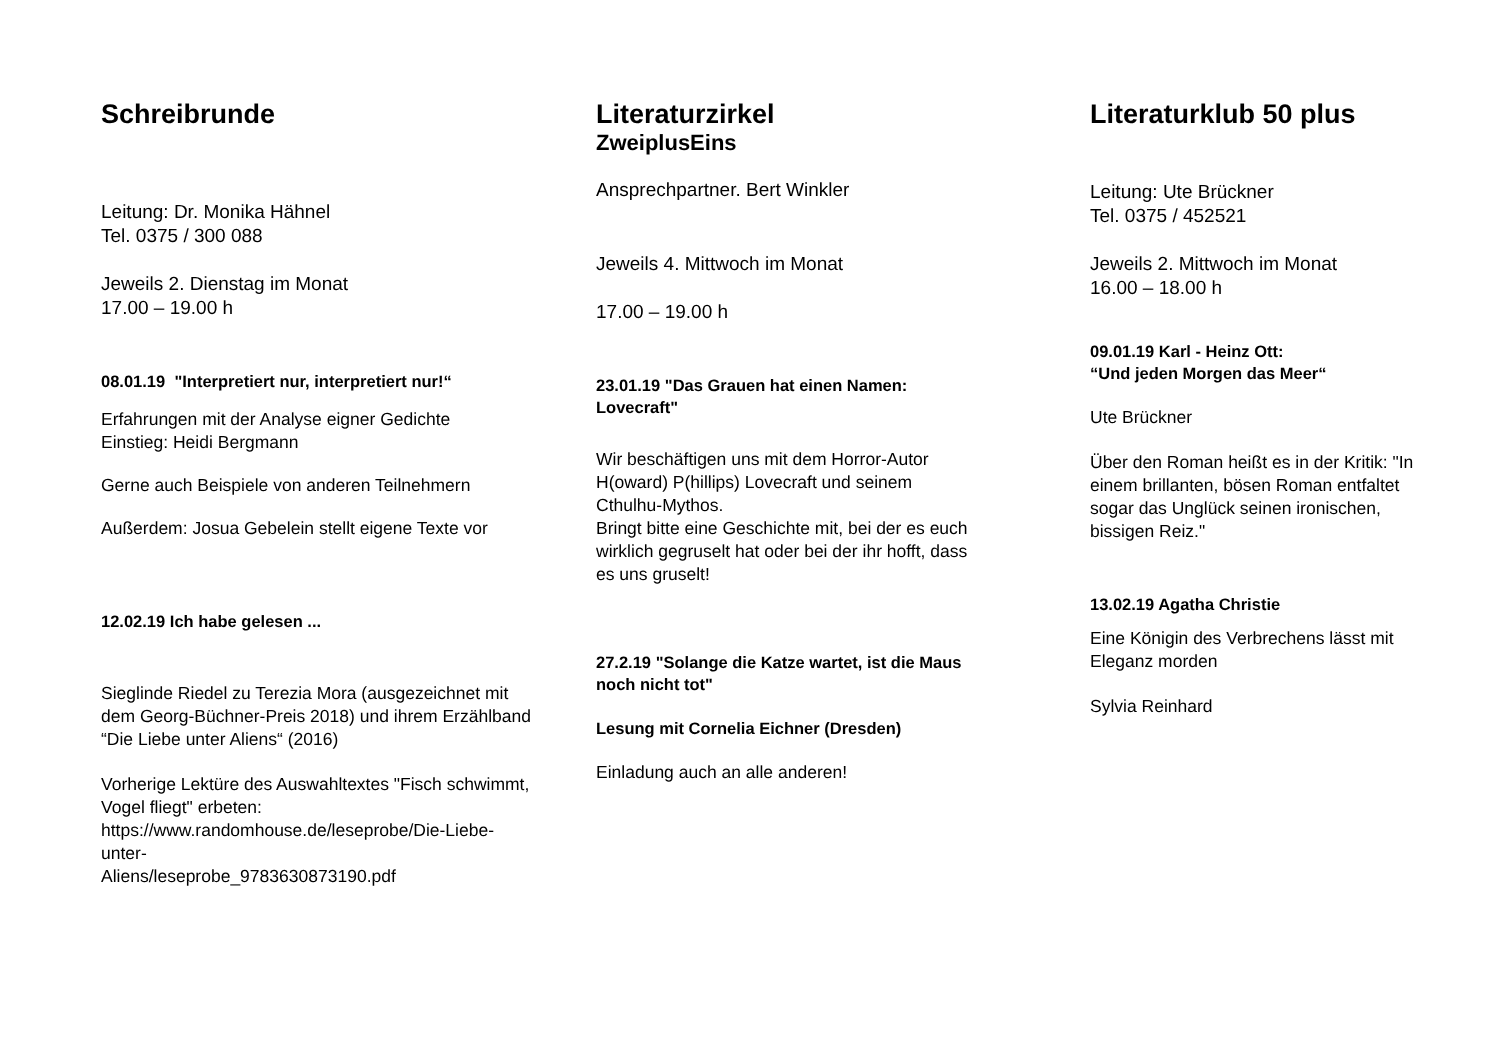Schreibrunde
Leitung: Dr. Monika Hähnel
Tel. 0375 / 300 088
Jeweils 2. Dienstag im Monat
17.00 – 19.00 h
08.01.19 "Interpretiert nur, interpretiert nur!“
Erfahrungen mit der Analyse eigner Gedichte
Einstieg: Heidi Bergmann
Gerne auch Beispiele von anderen Teilnehmern
Außerdem: Josua Gebelein stellt eigene Texte vor
12.02.19 Ich habe gelesen ...
Sieglinde Riedel zu Terezia Mora (ausgezeichnet mit dem Georg-Büchner-Preis 2018) und ihrem Erzählband “Die Liebe unter Aliens“ (2016)
Vorherige Lektüre des Auswahltextes "Fisch schwimmt, Vogel fliegt" erbeten:
https://www.randomhouse.de/leseprobe/Die-Liebe-unter-
Aliens/leseprobe_9783630873190.pdf
Literaturzirkel
ZweiplusEins
Ansprechpartner. Bert Winkler
Jeweils 4. Mittwoch im Monat
17.00 – 19.00 h
23.01.19 "Das Grauen hat einen Namen: Lovecraft"
Wir beschäftigen uns mit dem Horror-Autor H(oward) P(hillips) Lovecraft und seinem Cthulhu-Mythos.
Bringt bitte eine Geschichte mit, bei der es euch wirklich gegruselt hat oder bei der ihr hofft, dass es uns gruselt!
27.2.19 "Solange die Katze wartet, ist die Maus noch nicht tot"
Lesung mit Cornelia Eichner (Dresden)
Einladung auch an alle anderen!
Literaturklub 50 plus
Leitung: Ute Brückner
Tel. 0375 / 452521
Jeweils 2. Mittwoch im Monat
16.00 – 18.00 h
09.01.19 Karl - Heinz Ott:
“Und jeden Morgen das Meer“
Ute Brückner
Über den Roman heißt es in der Kritik: "In einem brillanten, bösen Roman entfaltet sogar das Unglück seinen ironischen, bissigen Reiz."
13.02.19 Agatha Christie
Eine Königin des Verbrechens lässt mit Eleganz morden
Sylvia Reinhard